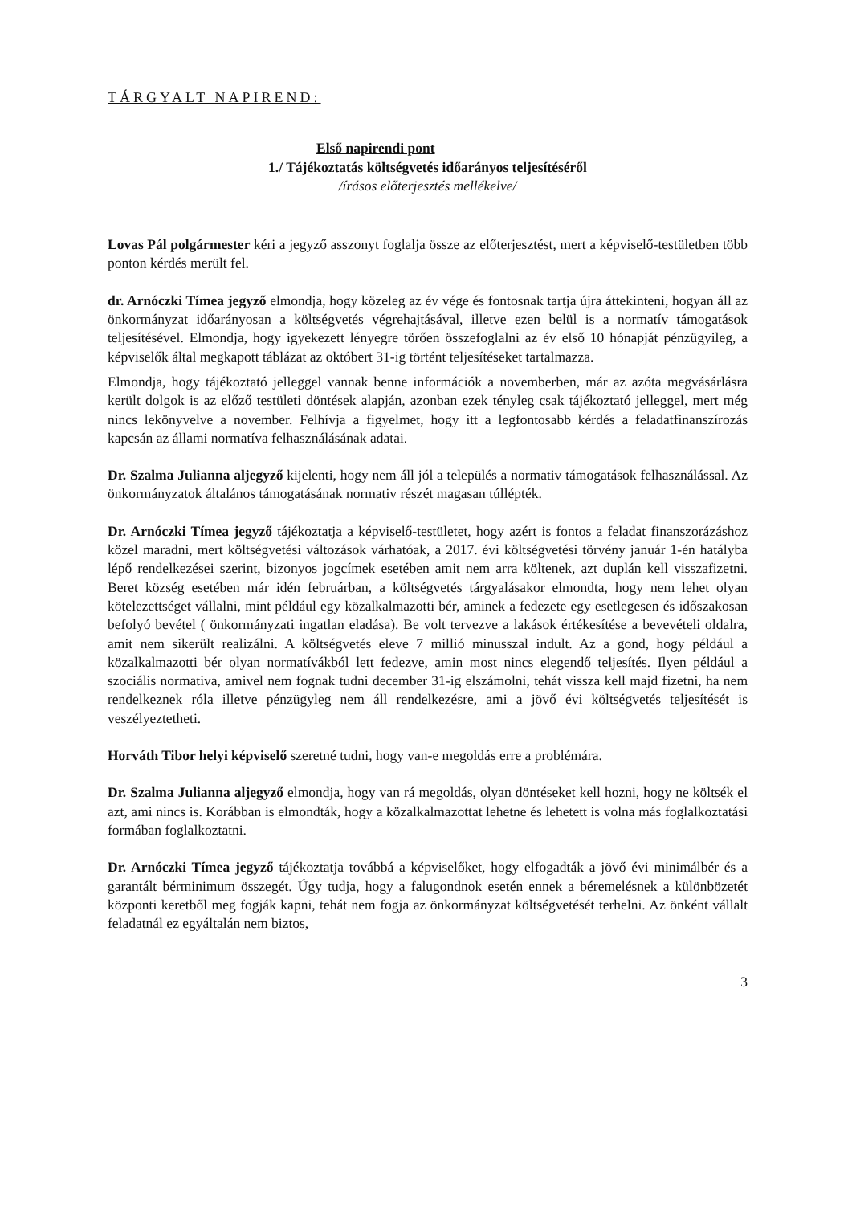TÁRGYALT NAPIREND:
Első napirendi pont
1./ Tájékoztatás költségvetés időarányos teljesítéséről
/írásos előterjesztés mellékelve/
Lovas Pál polgármester kéri a jegyző asszonyt foglalja össze az előterjesztést, mert a képviselő-testületben több ponton kérdés merült fel.
dr. Arnóczki Tímea jegyző elmondja, hogy közeleg az év vége és fontosnak tartja újra áttekinteni, hogyan áll az önkormányzat időarányosan a költségvetés végrehajtásával, illetve ezen belül is a normatív támogatások teljesítésével. Elmondja, hogy igyekezett lényegre törően összefoglalni az év első 10 hónapját pénzügyileg, a képviselők által megkapott táblázat az októbert 31-ig történt teljesítéseket tartalmazza.
Elmondja, hogy tájékoztató jelleggel vannak benne információk a novemberben, már az azóta megvásárlásra került dolgok is az előző testületi döntések alapján, azonban ezek tényleg csak tájékoztató jelleggel, mert még nincs lekönyvelve a november. Felhívja a figyelmet, hogy itt a legfontosabb kérdés a feladatfinanszírozás kapcsán az állami normatíva felhasználásának adatai.
Dr. Szalma Julianna aljegyző kijelenti, hogy nem áll jól a település a normativ támogatások felhasználással. Az önkormányzatok általános támogatásának normativ részét magasan túllépték.
Dr. Arnóczki Tímea jegyző tájékoztatja a képviselő-testületet, hogy azért is fontos a feladat finanszorázáshoz közel maradni, mert költségvetési változások várhatóak, a 2017. évi költségvetési törvény január 1-én hatályba lépő rendelkezései szerint, bizonyos jogcímek esetében amit nem arra költenek, azt duplán kell visszafizetni. Beret község esetében már idén februárban, a költségvetés tárgyalásakor elmondta, hogy nem lehet olyan kötelezettséget vállalni, mint például egy közalkalmazotti bér, aminek a fedezete egy esetlegesen és időszakosan befolyó bevétel ( önkormányzati ingatlan eladása). Be volt tervezve a lakások értékesítése a bevevételi oldalra, amit nem sikerült realizálni. A költségvetés eleve 7 millió minusszal indult. Az a gond, hogy például a közalkalmazotti bér olyan normatívákból lett fedezve, amin most nincs elegendő teljesítés. Ilyen például a szociális normativa, amivel nem fognak tudni december 31-ig elszámolni, tehát vissza kell majd fizetni, ha nem rendelkeznek róla illetve pénzügyleg nem áll rendelkezésre, ami a jövő évi költségvetés teljesítését is veszélyeztetheti.
Horváth Tibor helyi képviselő szeretné tudni, hogy van-e megoldás erre a problémára.
Dr. Szalma Julianna aljegyző elmondja, hogy van rá megoldás, olyan döntéseket kell hozni, hogy ne költsék el azt, ami nincs is. Korábban is elmondták, hogy a közalkalmazottat lehetne és lehetett is volna más foglalkoztatási formában foglalkoztatni.
Dr. Arnóczki Tímea jegyző tájékoztatja továbbá a képviselőket, hogy elfogadták a jövő évi minimálbér és a garantált bérminimum összegét. Úgy tudja, hogy a falugondnok esetén ennek a béremelésnek a különbözetét központi keretből meg fogják kapni, tehát nem fogja az önkormányzat költségvetését terhelni. Az önként vállalt feladatnál ez egyáltalán nem biztos,
3